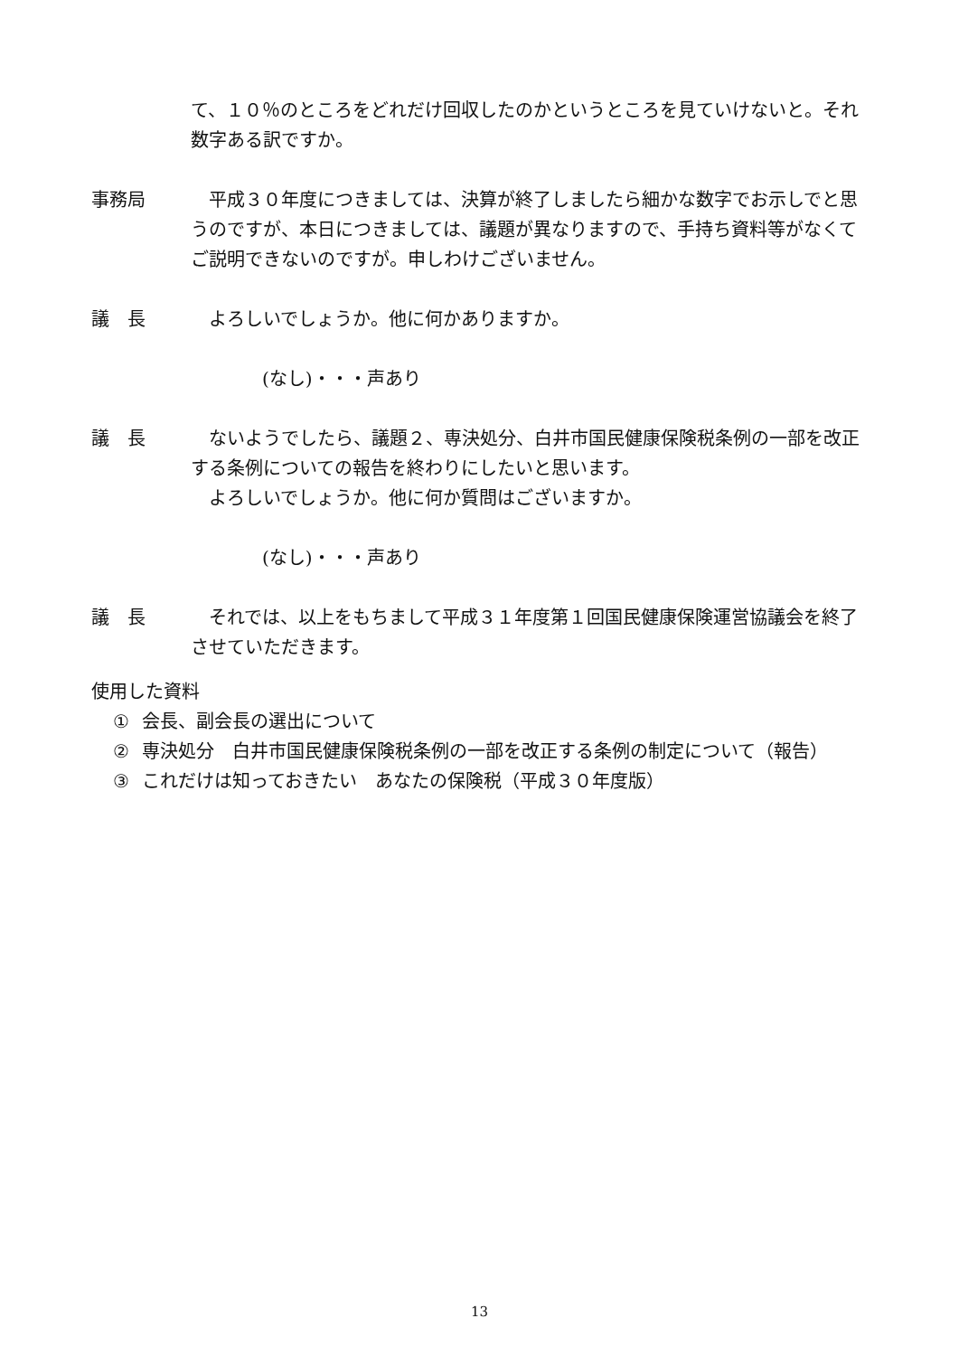て、１０％のところをどれだけ回収したのかというところを見ていけないと。それ数字ある訳ですか。
事務局 　平成３０年度につきましては、決算が終了しましたら細かな数字でお示しでと思うのですが、本日につきましては、議題が異なりますので、手持ち資料等がなくてご説明できないのですが。申しわけございません。
議　長 　よろしいでしょうか。他に何かありますか。
(なし)・・・声あり
議　長 　ないようでしたら、議題２、専決処分、白井市国民健康保険税条例の一部を改正する条例についての報告を終わりにしたいと思います。
　よろしいでしょうか。他に何か質問はございますか。
(なし)・・・声あり
議　長 　それでは、以上をもちまして平成３１年度第１回国民健康保険運営協議会を終了させていただきます。
使用した資料
① 会長、副会長の選出について
② 専決処分　白井市国民健康保険税条例の一部を改正する条例の制定について（報告）
③ これだけは知っておきたい　あなたの保険税（平成３０年度版）
13